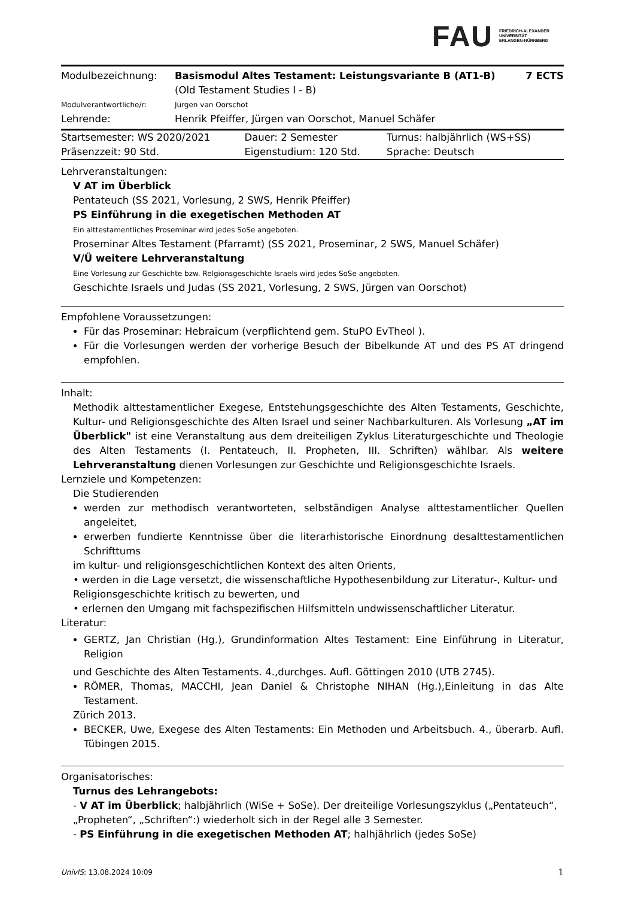FAU FRIEDRICH-ALEXANDER
UNIVERSITÄT
ERLANGEN-NÜRNBERG
| Modulbezeichnung: | Basismodul Altes Testament: Leistungsvariante B (AT1-B) (Old Testament Studies I - B) | 7 ECTS |
| Modulverantwortliche/r: | Jürgen van Oorschot | |
| Lehrende: | Henrik Pfeiffer, Jürgen van Oorschot, Manuel Schäfer | |
| Startsemester: WS 2020/2021 | Dauer: 2 Semester | Turnus: halbjährlich (WS+SS) |
| Präsenzzeit: 90 Std. | Eigenstudium: 120 Std. | Sprache: Deutsch |
Lehrveranstaltungen:
V AT im Überblick
Pentateuch (SS 2021, Vorlesung, 2 SWS, Henrik Pfeiffer)
PS Einführung in die exegetischen Methoden AT
Ein alttestamentliches Proseminar wird jedes SoSe angeboten.
Proseminar Altes Testament (Pfarramt) (SS 2021, Proseminar, 2 SWS, Manuel Schäfer)
V/Ü weitere Lehrveranstaltung
Eine Vorlesung zur Geschichte bzw. Relgionsgeschichte Israels wird jedes SoSe angeboten.
Geschichte Israels und Judas (SS 2021, Vorlesung, 2 SWS, Jürgen van Oorschot)
Empfohlene Voraussetzungen:
Für das Proseminar: Hebraicum (verpflichtend gem. StuPO EvTheol ).
Für die Vorlesungen werden der vorherige Besuch der Bibelkunde AT und des PS AT dringend empfohlen.
Inhalt:
Methodik alttestamentlicher Exegese, Entstehungsgeschichte des Alten Testaments, Geschichte, Kultur- und Religionsgeschichte des Alten Israel und seiner Nachbarkulturen. Als Vorlesung „AT im Überblick" ist eine Veranstaltung aus dem dreiteiligen Zyklus Literaturgeschichte und Theologie des Alten Testaments (I. Pentateuch, II. Propheten, III. Schriften) wählbar. Als weitere Lehrveranstaltung dienen Vorlesungen zur Geschichte und Religionsgeschichte Israels.
Lernziele und Kompetenzen:
Die Studierenden
werden zur methodisch verantworteten, selbständigen Analyse alttestamentlicher Quellen angeleitet,
erwerben fundierte Kenntnisse über die literarhistorische Einordnung desalttestamentlichen Schrifttums
im kultur- und religionsgeschichtlichen Kontext des alten Orients,
• werden in die Lage versetzt, die wissenschaftliche Hypothesenbildung zur Literatur-, Kultur- und Religionsgeschichte kritisch zu bewerten, und
• erlernen den Umgang mit fachspezifischen Hilfsmitteln undwissenschaftlicher Literatur.
Literatur:
GERTZ, Jan Christian (Hg.), Grundinformation Altes Testament: Eine Einführung in Literatur, Religion
und Geschichte des Alten Testaments. 4.,durchges. Aufl. Göttingen 2010 (UTB 2745).
RÖMER, Thomas, MACCHI, Jean Daniel & Christophe NIHAN (Hg.),Einleitung in das Alte Testament.
Zürich 2013.
BECKER, Uwe, Exegese des Alten Testaments: Ein Methoden und Arbeitsbuch. 4., überarb. Aufl. Tübingen 2015.
Organisatorisches:
Turnus des Lehrangebots:
- V AT im Überblick; halbjährlich (WiSe + SoSe). Der dreiteilige Vorlesungszyklus („Pentateuch“, „Propheten“, „Schriften“:) wiederholt sich in der Regel alle 3 Semester.
- PS Einführung in die exegetischen Methoden AT; halhjährlich (jedes SoSe)
UnivIS: 13.08.2024 10:09 1